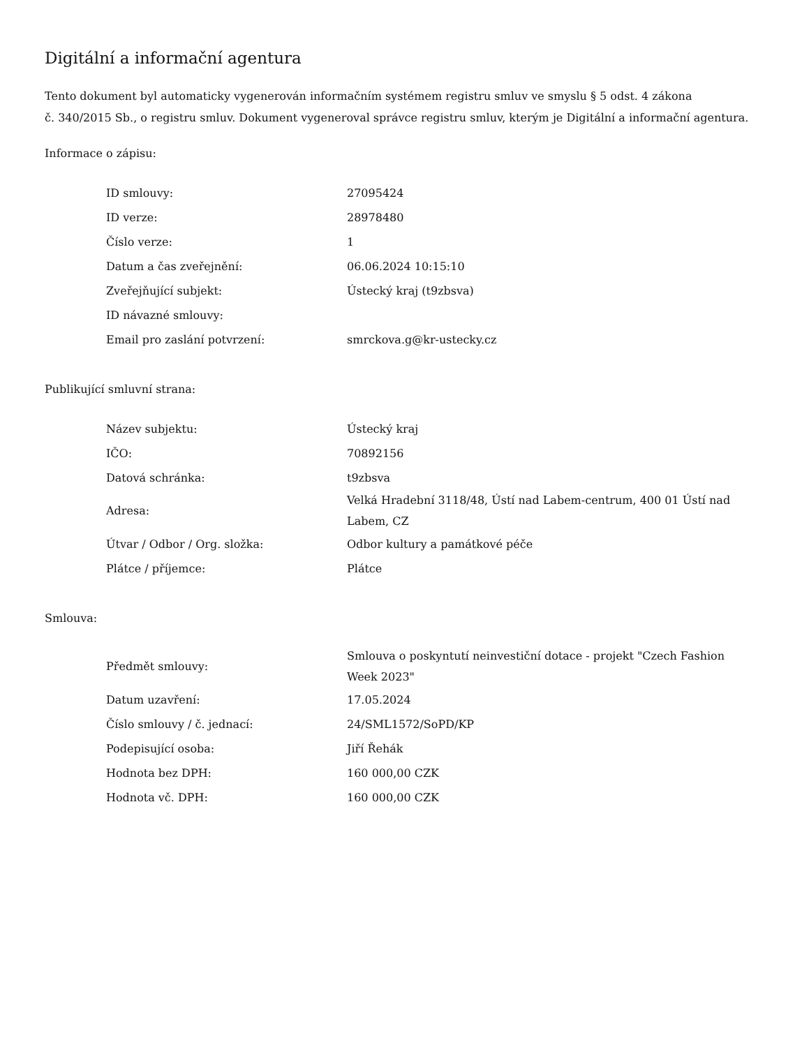Digitální a informační agentura
Tento dokument byl automaticky vygenerován informačním systémem registru smluv ve smyslu § 5 odst. 4 zákona
č. 340/2015 Sb., o registru smluv. Dokument vygeneroval správce registru smluv, kterým je Digitální a informační agentura.
Informace o zápisu:
| ID smlouvy: | 27095424 |
| ID verze: | 28978480 |
| Číslo verze: | 1 |
| Datum a čas zveřejnění: | 06.06.2024 10:15:10 |
| Zveřejňující subjekt: | Ústecký kraj (t9zbsva) |
| ID návazné smlouvy: | |
| Email pro zaslání potvrzení: | smrckova.g@kr-ustecky.cz |
Publikující smluvní strana:
| Název subjektu: | Ústecký kraj |
| IČO: | 70892156 |
| Datová schránka: | t9zbsva |
| Adresa: | Velká Hradební 3118/48, Ústí nad Labem-centrum, 400 01 Ústí nad Labem, CZ |
| Útvar / Odbor / Org. složka: | Odbor kultury a památkové péče |
| Plátce / příjemce: | Plátce |
Smlouva:
| Předmět smlouvy: | Smlouva o poskyntutí neinvestiční dotace - projekt "Czech Fashion Week 2023" |
| Datum uzavření: | 17.05.2024 |
| Číslo smlouvy / č. jednací: | 24/SML1572/SoPD/KP |
| Podepisující osoba: | Jiří Řehák |
| Hodnota bez DPH: | 160 000,00 CZK |
| Hodnota vč. DPH: | 160 000,00 CZK |